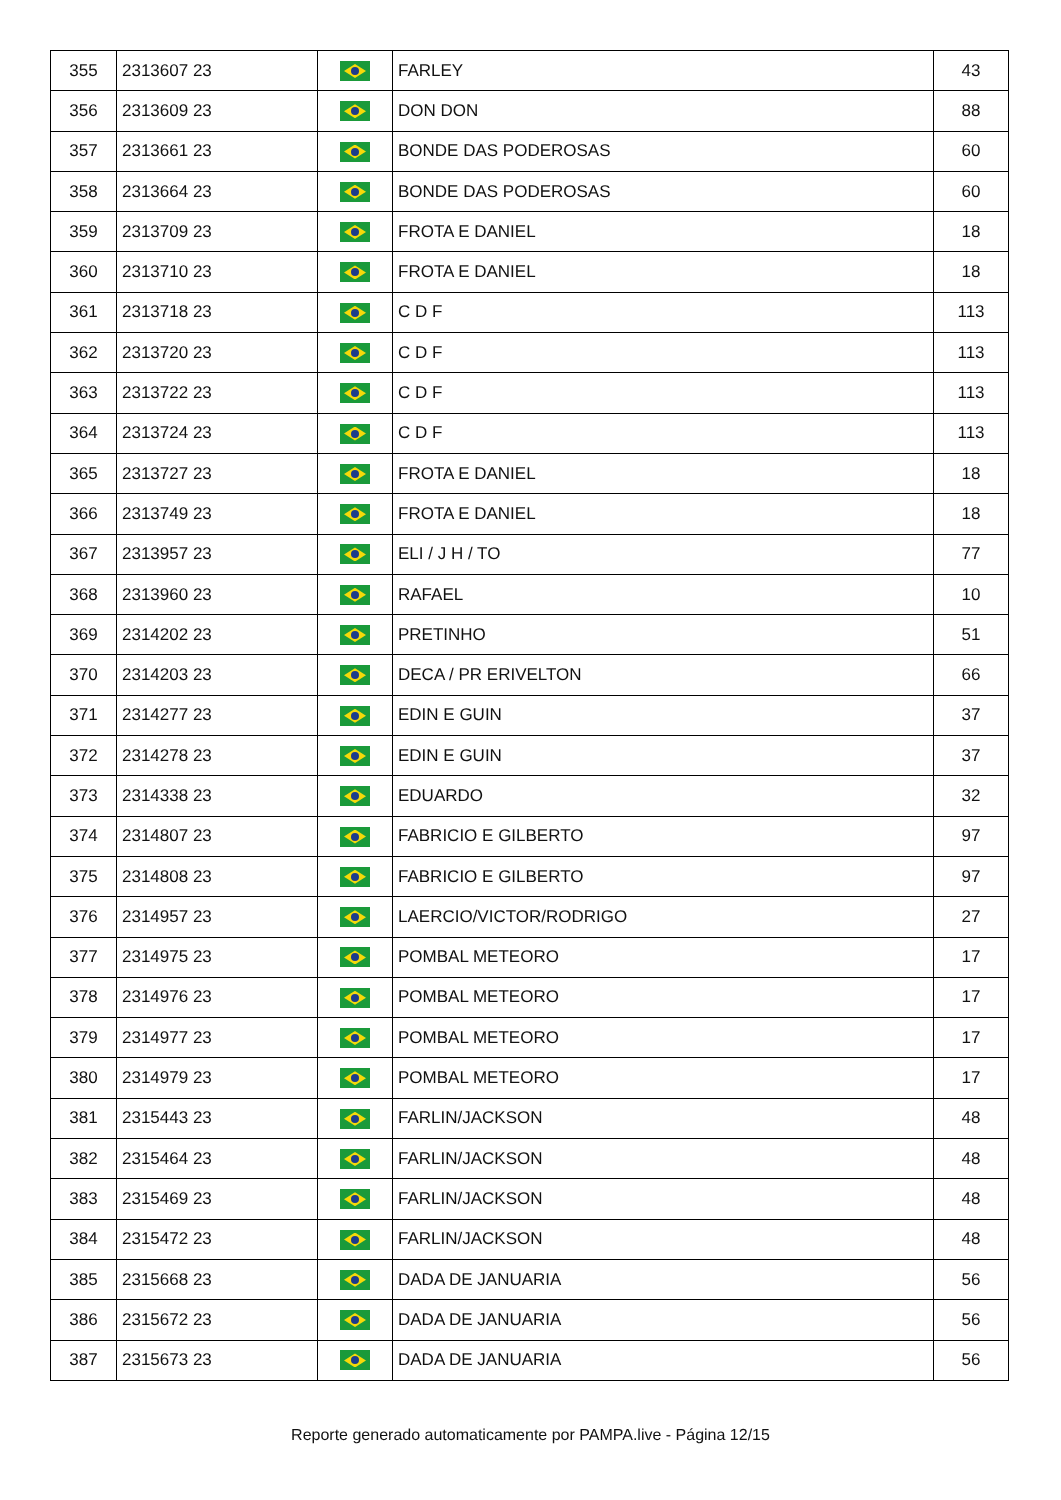| 355 | 2313607 23 | | FARLEY | 43 |
| 356 | 2313609 23 | | DON DON | 88 |
| 357 | 2313661 23 | | BONDE DAS PODEROSAS | 60 |
| 358 | 2313664 23 | | BONDE DAS PODEROSAS | 60 |
| 359 | 2313709 23 | | FROTA E DANIEL | 18 |
| 360 | 2313710 23 | | FROTA E DANIEL | 18 |
| 361 | 2313718 23 | | C D F | 113 |
| 362 | 2313720 23 | | C D F | 113 |
| 363 | 2313722 23 | | C D F | 113 |
| 364 | 2313724 23 | | C D F | 113 |
| 365 | 2313727 23 | | FROTA E DANIEL | 18 |
| 366 | 2313749 23 | | FROTA E DANIEL | 18 |
| 367 | 2313957 23 | | ELI / J H / TO | 77 |
| 368 | 2313960 23 | | RAFAEL | 10 |
| 369 | 2314202 23 | | PRETINHO | 51 |
| 370 | 2314203 23 | | DECA / PR ERIVELTON | 66 |
| 371 | 2314277 23 | | EDIN E GUIN | 37 |
| 372 | 2314278 23 | | EDIN E GUIN | 37 |
| 373 | 2314338 23 | | EDUARDO | 32 |
| 374 | 2314807 23 | | FABRICIO E GILBERTO | 97 |
| 375 | 2314808 23 | | FABRICIO E GILBERTO | 97 |
| 376 | 2314957 23 | | LAERCIO/VICTOR/RODRIGO | 27 |
| 377 | 2314975 23 | | POMBAL METEORO | 17 |
| 378 | 2314976 23 | | POMBAL METEORO | 17 |
| 379 | 2314977 23 | | POMBAL METEORO | 17 |
| 380 | 2314979 23 | | POMBAL METEORO | 17 |
| 381 | 2315443 23 | | FARLIN/JACKSON | 48 |
| 382 | 2315464 23 | | FARLIN/JACKSON | 48 |
| 383 | 2315469 23 | | FARLIN/JACKSON | 48 |
| 384 | 2315472 23 | | FARLIN/JACKSON | 48 |
| 385 | 2315668 23 | | DADA DE JANUARIA | 56 |
| 386 | 2315672 23 | | DADA DE JANUARIA | 56 |
| 387 | 2315673 23 | | DADA DE JANUARIA | 56 |
Reporte generado automaticamente por PAMPA.live - Página 12/15